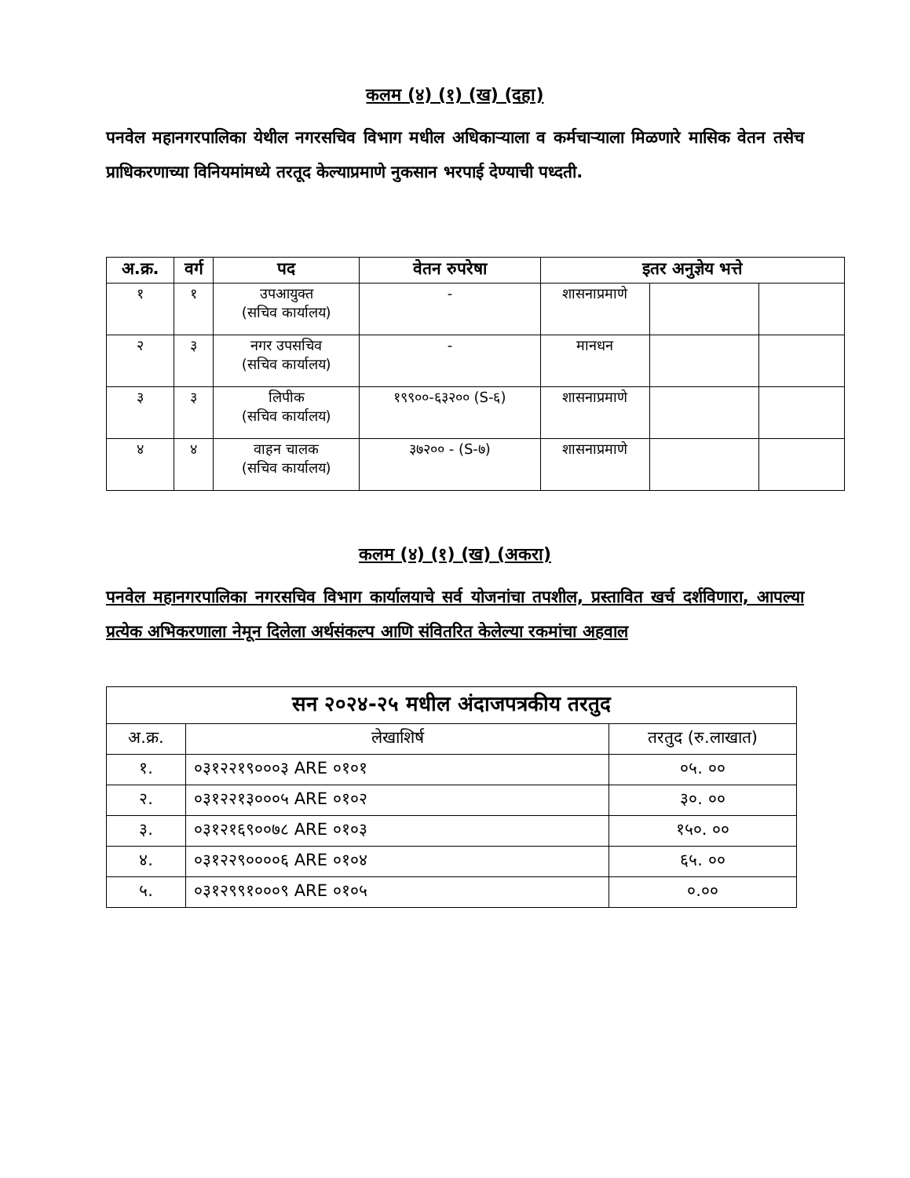कलम (४) (१) (ख) (दहा)
पनवेल महानगरपालिका येथील नगरसचिव विभाग मधील अधिकाऱ्याला व कर्मचाऱ्याला मिळणारे मासिक वेतन तसेच प्राधिकरणाच्या विनियमांमध्ये तरतूद केल्याप्रमाणे नुकसान भरपाई देण्याची पध्दती.
| अ.क्र. | वर्ग | पद | वेतन रुपरेषा | इतर अनुज्ञेय भत्ते | | |
| --- | --- | --- | --- | --- | --- | --- |
| १ | १ | उपआयुक्त (सचिव कार्यालय) | - | शासनाप्रमाणे | | |
| २ | ३ | नगर उपसचिव (सचिव कार्यालय) | - | मानधन | | |
| ३ | ३ | लिपीक (सचिव कार्यालय) | १९९००-६३२०० (S-६) | शासनाप्रमाणे | | |
| ४ | ४ | वाहन चालक (सचिव कार्यालय) | ३७२०० - (S-७) | शासनाप्रमाणे | | |
कलम (४) (१) (ख) (अकरा)
पनवेल महानगरपालिका नगरसचिव विभाग कार्यालयाचे सर्व योजनांचा तपशील, प्रस्तावित खर्च दर्शविणारा, आपल्या प्रत्येक अभिकरणाला नेमून दिलेला अर्थसंकल्प आणि संवितरित केलेल्या रकमांचा अहवाल
| सन २०२४-२५ मधील अंदाजपत्रकीय तरतुद | | |
| अ.क्र. | लेखाशिर्ष | तरतुद (रु.लाखात) |
| १. | ०३१२२१९०००३ ARE ०१०१ | ०५. ०० |
| २. | ०३१२२१३०००५ ARE ०१०२ | ३०. ०० |
| ३. | ०३१२१६९००७८ ARE ०१०३ | १५०. ०० |
| ४. | ०३१२२९००००६ ARE ०१०४ | ६५. ०० |
| ५. | ०३१२९९१०००९ ARE ०१०५ | ०.०० |